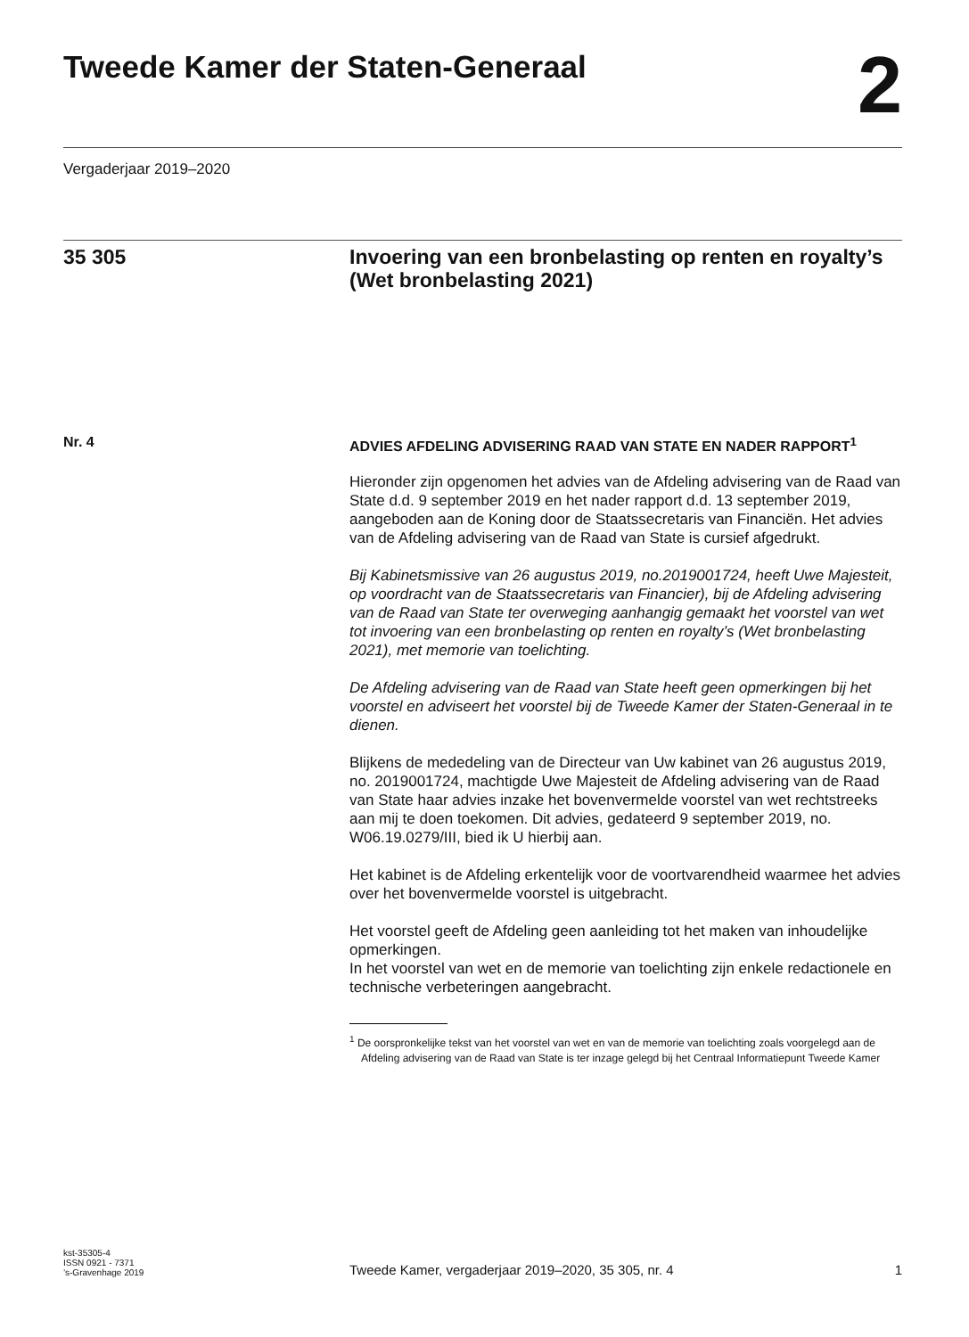Tweede Kamer der Staten-Generaal
2
Vergaderjaar 2019–2020
35 305 Invoering van een bronbelasting op renten en royalty’s (Wet bronbelasting 2021)
Nr. 4
ADVIES AFDELING ADVISERING RAAD VAN STATE EN NADER RAPPORT<sup>1</sup>
Hieronder zijn opgenomen het advies van de Afdeling advisering van de Raad van State d.d. 9 september 2019 en het nader rapport d.d. 13 september 2019, aangeboden aan de Koning door de Staatssecretaris van Financiën. Het advies van de Afdeling advisering van de Raad van State is cursief afgedrukt.
Bij Kabinetsmissive van 26 augustus 2019, no.2019001724, heeft Uwe Majesteit, op voordracht van de Staatssecretaris van Financier), bij de Afdeling advisering van de Raad van State ter overweging aanhangig gemaakt het voorstel van wet tot invoering van een bronbelasting op renten en royalty’s (Wet bronbelasting 2021), met memorie van toelichting.
De Afdeling advisering van de Raad van State heeft geen opmerkingen bij het voorstel en adviseert het voorstel bij de Tweede Kamer der Staten-Generaal in te dienen.
Blijkens de mededeling van de Directeur van Uw kabinet van 26 augustus 2019, no. 2019001724, machtigde Uwe Majesteit de Afdeling advisering van de Raad van State haar advies inzake het bovenvermelde voorstel van wet rechtstreeks aan mij te doen toekomen. Dit advies, gedateerd 9 september 2019, no. W06.19.0279/III, bied ik U hierbij aan.
Het kabinet is de Afdeling erkentelijk voor de voortvarendheid waarmee het advies over het bovenvermelde voorstel is uitgebracht.
Het voorstel geeft de Afdeling geen aanleiding tot het maken van inhoudelijke opmerkingen.
In het voorstel van wet en de memorie van toelichting zijn enkele redactionele en technische verbeteringen aangebracht.
<sup>1</sup> De oorspronkelijke tekst van het voorstel van wet en van de memorie van toelichting zoals voorgelegd aan de Afdeling advisering van de Raad van State is ter inzage gelegd bij het Centraal Informatiepunt Tweede Kamer
kst-35305-4
ISSN 0921 - 7371
’s-Gravenhage 2019
Tweede Kamer, vergaderjaar 2019–2020, 35 305, nr. 4
1